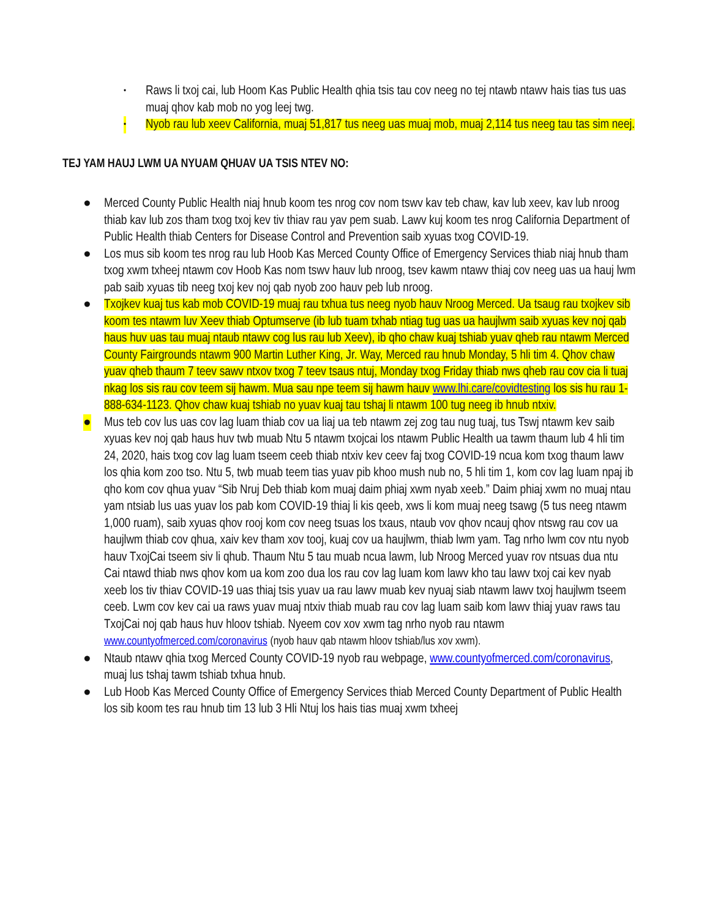• Raws li txoj cai, lub Hoom Kas Public Health qhia tsis tau cov neeg no tej ntawb ntawv hais tias tus uas muaj qhov kab mob no yog leej twg.
• Nyob rau lub xeev California, muaj 51,817 tus neeg uas muaj mob, muaj 2,114 tus neeg tau tas sim neej.
TEJ YAM HAUJ LWM UA NYUAM QHUAV UA TSIS NTEV NO:
● Merced County Public Health niaj hnub koom tes nrog cov nom tswv kav teb chaw, kav lub xeev, kav lub nroog thiab kav lub zos tham txog txoj kev tiv thiav rau yav pem suab. Lawv kuj koom tes nrog California Department of Public Health thiab Centers for Disease Control and Prevention saib xyuas txog COVID-19.
● Los mus sib koom tes nrog rau lub Hoob Kas Merced County Office of Emergency Services thiab niaj hnub tham txog xwm txheej ntawm cov Hoob Kas nom tswv hauv lub nroog, tsev kawm ntawv thiaj cov neeg uas ua hauj lwm pab saib xyuas tib neeg txoj kev noj qab nyob zoo hauv peb lub nroog.
● Txojkev kuaj tus kab mob COVID-19 muaj rau txhua tus neeg nyob hauv Nroog Merced. Ua tsaug rau txojkev sib koom tes ntawm luv Xeev thiab Optumserve (ib lub tuam txhab ntiag tug uas ua haujlwm saib xyuas kev noj qab haus huv uas tau muaj ntaub ntawv cog lus rau lub Xeev), ib qho chaw kuaj tshiab yuav qheb rau ntawm Merced County Fairgrounds ntawm 900 Martin Luther King, Jr. Way, Merced rau hnub Monday, 5 hli tim 4. Qhov chaw yuav qheb thaum 7 teev sawv ntxov txog 7 teev tsaus ntuj, Monday txog Friday thiab nws qheb rau cov cia li tuaj nkag los sis rau cov teem sij hawm. Mua sau npe teem sij hawm hauv www.lhi.care/covidtesting los sis hu rau 1-888-634-1123. Qhov chaw kuaj tshiab no yuav kuaj tau tshaj li ntawm 100 tug neeg ib hnub ntxiv.
● Mus teb cov lus uas cov lag luam thiab cov ua liaj ua teb ntawm zej zog tau nug tuaj, tus Tswj ntawm kev saib xyuas kev noj qab haus huv twb muab Ntu 5 ntawm txojcai los ntawm Public Health ua tawm thaum lub 4 hli tim 24, 2020, hais txog cov lag luam tseem ceeb thiab ntxiv kev ceev faj txog COVID-19 ncua kom txog thaum lawv los qhia kom zoo tso. Ntu 5, twb muab teem tias yuav pib khoo mush nub no, 5 hli tim 1, kom cov lag luam npaj ib qho kom cov qhua yuav “Sib Nruj Deb thiab kom muaj daim phiaj xwm nyab xeeb.” Daim phiaj xwm no muaj ntau yam ntsiab lus uas yuav los pab kom COVID-19 thiaj li kis qeeb, xws li kom muaj neeg tsawg (5 tus neeg ntawm 1,000 ruam), saib xyuas qhov rooj kom cov neeg tsuas los txaus, ntaub vov qhov ncauj qhov ntswg rau cov ua haujlwm thiab cov qhua, xaiv kev tham xov tooj, kuaj cov ua haujlwm, thiab lwm yam. Tag nrho lwm cov ntu nyob hauv TxojCai tseem siv li qhub. Thaum Ntu 5 tau muab ncua lawm, lub Nroog Merced yuav rov ntsuas dua ntu Cai ntawd thiab nws qhov kom ua kom zoo dua los rau cov lag luam kom lawv kho tau lawv txoj cai kev nyab xeeb los tiv thiav COVID-19 uas thiaj tsis yuav ua rau lawv muab kev nyuaj siab ntawm lawv txoj haujlwm tseem ceeb. Lwm cov kev cai ua raws yuav muaj ntxiv thiab muab rau cov lag luam saib kom lawv thiaj yuav raws tau TxojCai noj qab haus huv hloov tshiab. Nyeem cov xov xwm tag nrho nyob rau ntawm www.countyofmerced.com/coronavirus (nyob hauv qab ntawm hloov tshiab/lus xov xwm).
● Ntaub ntawv qhia txog Merced County COVID-19 nyob rau webpage, www.countyofmerced.com/coronavirus, muaj lus tshaj tawm tshiab txhua hnub.
● Lub Hoob Kas Merced County Office of Emergency Services thiab Merced County Department of Public Health los sib koom tes rau hnub tim 13 lub 3 Hli Ntuj los hais tias muaj xwm txheej